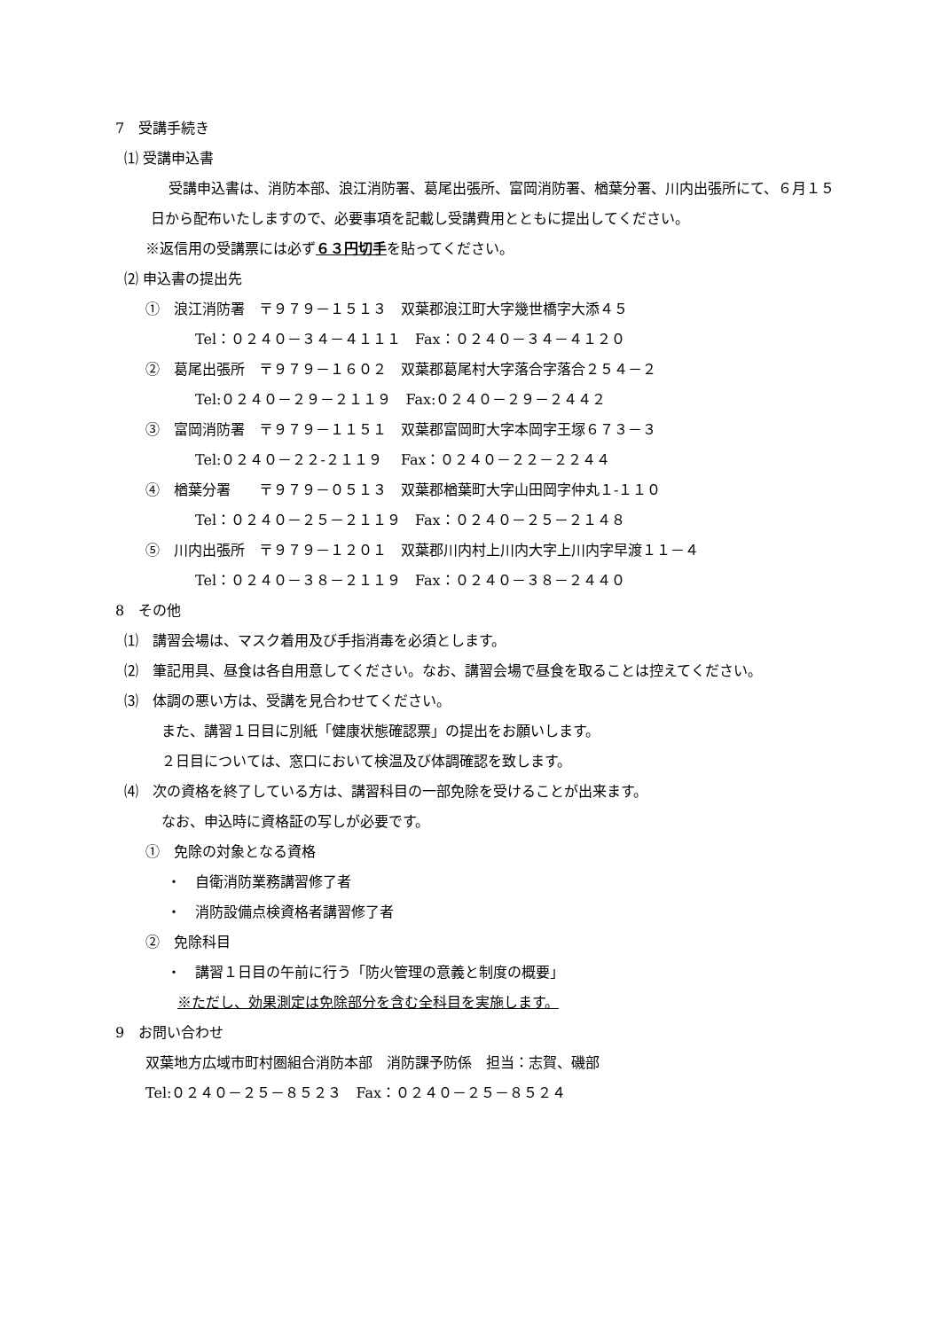7　受講手続き
⑴ 受講申込書
受講申込書は、消防本部、浪江消防署、葛尾出張所、富岡消防署、楢葉分署、川内出張所にて、６月１５日から配布いたしますので、必要事項を記載し受講費用とともに提出してください。
※返信用の受講票には必ず６３円切手を貼ってください。
⑵ 申込書の提出先
①　浪江消防署　〒９７９－１５１３　双葉郡浪江町大字幾世橋字大添４５
Tel：０２４０－３４－４１１１　Fax：０２４０－３４－４１２０
②　葛尾出張所　〒９７９－１６０２　双葉郡葛尾村大字落合字落合２５４－２
Tel:０２４０－２９－２１１９　Fax:０２４０－２９－２４４２
③　富岡消防署　〒９７９－１１５１　双葉郡富岡町大字本岡字王塚６７３－３
Tel:０２４０－２２-２１１９　 Fax：０２４０－２２－２２４４
④　楢葉分署　　〒９７９－０５１３　双葉郡楢葉町大字山田岡字仲丸１-１１０
Tel：０２４０－２５－２１１９　Fax：０２４０－２５－２１４８
⑤　川内出張所　〒９７９－１２０１　双葉郡川内村上川内大字上川内字早渡１１－４
Tel：０２４０－３８－２１１９　Fax：０２４０－３８－２４４０
8　その他
⑴　講習会場は、マスク着用及び手指消毒を必須とします。
⑵　筆記用具、昼食は各自用意してください。なお、講習会場で昼食を取ることは控えてください。
⑶　体調の悪い方は、受講を見合わせてください。
また、講習１日目に別紙「健康状態確認票」の提出をお願いします。
２日目については、窓口において検温及び体調確認を致します。
⑷　次の資格を終了している方は、講習科目の一部免除を受けることが出来ます。
なお、申込時に資格証の写しが必要です。
①　免除の対象となる資格
・　自衛消防業務講習修了者
・　消防設備点検資格者講習修了者
②　免除科目
・　講習１日目の午前に行う「防火管理の意義と制度の概要」
※ただし、効果測定は免除部分を含む全科目を実施します。
9　お問い合わせ
双葉地方広域市町村圏組合消防本部　消防課予防係　担当：志賀、磯部
Tel:０２４０－２５－８５２３　Fax：０２４０－２５－８５２４